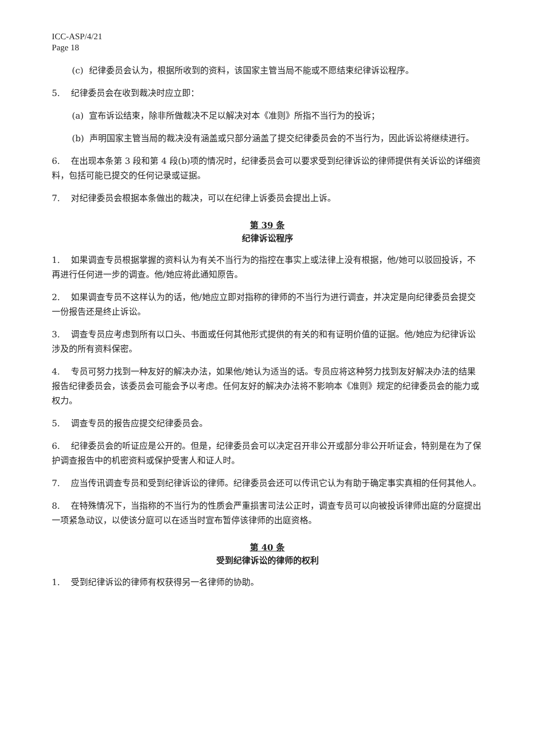ICC-ASP/4/21
Page 18
(c) 纪律委员会认为，根据所收到的资料，该国家主管当局不能或不愿结束纪律诉讼程序。
5. 纪律委员会在收到裁决时应立即：
(a) 宣布诉讼结束，除非所做裁决不足以解决对本《准则》所指不当行为的投诉；
(b) 声明国家主管当局的裁决没有涵盖或只部分涵盖了提交纪律委员会的不当行为，因此诉讼将继续进行。
6. 在出现本条第 3 段和第 4 段(b)项的情况时，纪律委员会可以要求受到纪律诉讼的律师提供有关诉讼的详细资料，包括可能已提交的任何记录或证据。
7. 对纪律委员会根据本条做出的裁决，可以在纪律上诉委员会提出上诉。
第 39 条
纪律诉讼程序
1. 如果调查专员根据掌握的资料认为有关不当行为的指控在事实上或法律上没有根据，他/她可以驳回投诉，不再进行任何进一步的调查。他/她应将此通知原告。
2. 如果调查专员不这样认为的话，他/她应立即对指称的律师的不当行为进行调查，并决定是向纪律委员会提交一份报告还是终止诉讼。
3. 调查专员应考虑到所有以口头、书面或任何其他形式提供的有关的和有证明价值的证据。他/她应为纪律诉讼涉及的所有资料保密。
4. 专员可努力找到一种友好的解决办法，如果他/她认为适当的话。专员应将这种努力找到友好解决办法的结果报告纪律委员会，该委员会可能会予以考虑。任何友好的解决办法将不影响本《准则》规定的纪律委员会的能力或权力。
5. 调查专员的报告应提交纪律委员会。
6. 纪律委员会的听证应是公开的。但是，纪律委员会可以决定召开非公开或部分非公开听证会，特别是在为了保护调查报告中的机密资料或保护受害人和证人时。
7. 应当传讯调查专员和受到纪律诉讼的律师。纪律委员会还可以传讯它认为有助于确定事实真相的任何其他人。
8. 在特殊情况下，当指称的不当行为的性质会严重损害司法公正时，调查专员可以向被投诉律师出庭的分庭提出一项紧急动议，以使该分庭可以在适当时宣布暂停该律师的出庭资格。
第 40 条
受到纪律诉讼的律师的权利
1. 受到纪律诉讼的律师有权获得另一名律师的协助。